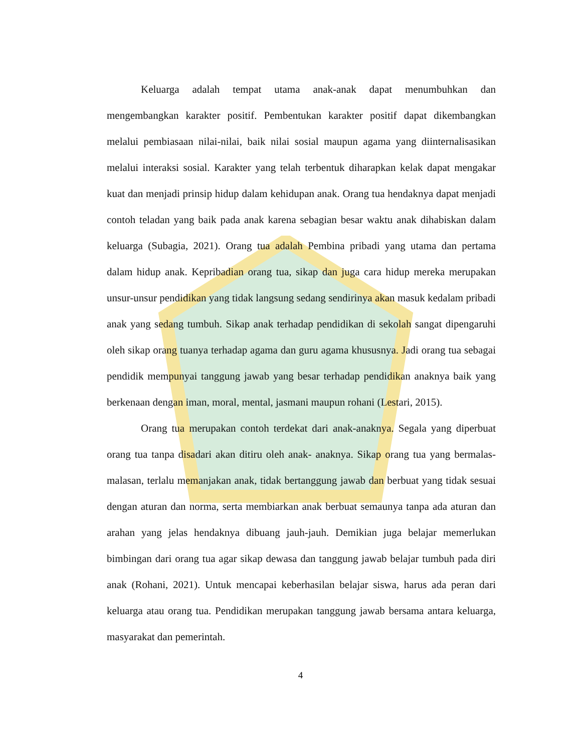Keluarga adalah tempat utama anak-anak dapat menumbuhkan dan mengembangkan karakter positif. Pembentukan karakter positif dapat dikembangkan melalui pembiasaan nilai-nilai, baik nilai sosial maupun agama yang diinternalisasikan melalui interaksi sosial. Karakter yang telah terbentuk diharapkan kelak dapat mengakar kuat dan menjadi prinsip hidup dalam kehidupan anak. Orang tua hendaknya dapat menjadi contoh teladan yang baik pada anak karena sebagian besar waktu anak dihabiskan dalam keluarga (Subagia, 2021). Orang tua adalah Pembina pribadi yang utama dan pertama dalam hidup anak. Kepribadian orang tua, sikap dan juga cara hidup mereka merupakan unsur-unsur pendidikan yang tidak langsung sedang sendirinya akan masuk kedalam pribadi anak yang sedang tumbuh. Sikap anak terhadap pendidikan di sekolah sangat dipengaruhi oleh sikap orang tuanya terhadap agama dan guru agama khususnya. Jadi orang tua sebagai pendidik mempunyai tanggung jawab yang besar terhadap pendidikan anaknya baik yang berkenaan dengan iman, moral, mental, jasmani maupun rohani (Lestari, 2015).
Orang tua merupakan contoh terdekat dari anak-anaknya. Segala yang diperbuat orang tua tanpa disadari akan ditiru oleh anak- anaknya. Sikap orang tua yang bermalas-malasan, terlalu memanjakan anak, tidak bertanggung jawab dan berbuat yang tidak sesuai dengan aturan dan norma, serta membiarkan anak berbuat semaunya tanpa ada aturan dan arahan yang jelas hendaknya dibuang jauh-jauh. Demikian juga belajar memerlukan bimbingan dari orang tua agar sikap dewasa dan tanggung jawab belajar tumbuh pada diri anak (Rohani, 2021). Untuk mencapai keberhasilan belajar siswa, harus ada peran dari keluarga atau orang tua. Pendidikan merupakan tanggung jawab bersama antara keluarga, masyarakat dan pemerintah.
4